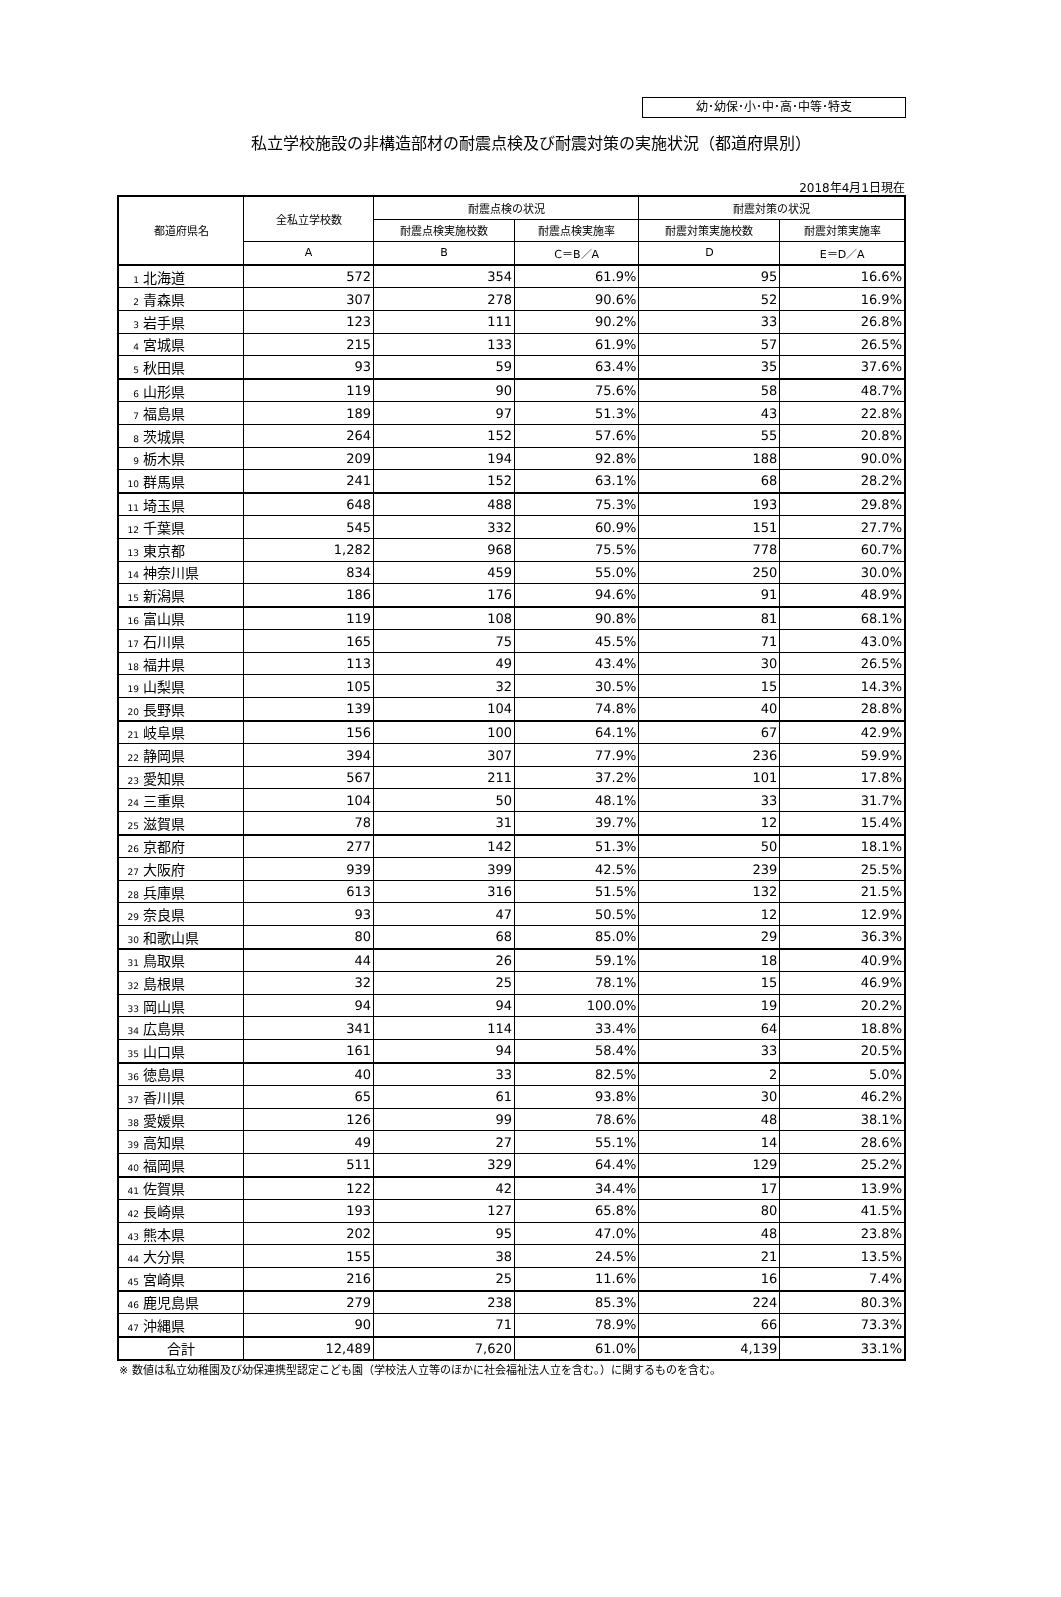幼･幼保･小･中･高･中等･特支
私立学校施設の非構造部材の耐震点検及び耐震対策の実施状況（都道府県別）
2018年4月1日現在
| 都道府県名 | 全私立学校数 | 耐震点検の状況 | | 耐震対策の状況 | |
| --- | --- | --- | --- | --- | --- |
| | | 耐震点検実施校数 | 耐震点検実施率 | 耐震対策実施校数 | 耐震対策実施率 |
| | A | B | C＝B／A | D | E＝D／A |
| 1 北海道 | 572 | 354 | 61.9% | 95 | 16.6% |
| 2 青森県 | 307 | 278 | 90.6% | 52 | 16.9% |
| 3 岩手県 | 123 | 111 | 90.2% | 33 | 26.8% |
| 4 宮城県 | 215 | 133 | 61.9% | 57 | 26.5% |
| 5 秋田県 | 93 | 59 | 63.4% | 35 | 37.6% |
| 6 山形県 | 119 | 90 | 75.6% | 58 | 48.7% |
| 7 福島県 | 189 | 97 | 51.3% | 43 | 22.8% |
| 8 茨城県 | 264 | 152 | 57.6% | 55 | 20.8% |
| 9 栃木県 | 209 | 194 | 92.8% | 188 | 90.0% |
| 10 群馬県 | 241 | 152 | 63.1% | 68 | 28.2% |
| 11 埼玉県 | 648 | 488 | 75.3% | 193 | 29.8% |
| 12 千葉県 | 545 | 332 | 60.9% | 151 | 27.7% |
| 13 東京都 | 1,282 | 968 | 75.5% | 778 | 60.7% |
| 14 神奈川県 | 834 | 459 | 55.0% | 250 | 30.0% |
| 15 新潟県 | 186 | 176 | 94.6% | 91 | 48.9% |
| 16 富山県 | 119 | 108 | 90.8% | 81 | 68.1% |
| 17 石川県 | 165 | 75 | 45.5% | 71 | 43.0% |
| 18 福井県 | 113 | 49 | 43.4% | 30 | 26.5% |
| 19 山梨県 | 105 | 32 | 30.5% | 15 | 14.3% |
| 20 長野県 | 139 | 104 | 74.8% | 40 | 28.8% |
| 21 岐阜県 | 156 | 100 | 64.1% | 67 | 42.9% |
| 22 静岡県 | 394 | 307 | 77.9% | 236 | 59.9% |
| 23 愛知県 | 567 | 211 | 37.2% | 101 | 17.8% |
| 24 三重県 | 104 | 50 | 48.1% | 33 | 31.7% |
| 25 滋賀県 | 78 | 31 | 39.7% | 12 | 15.4% |
| 26 京都府 | 277 | 142 | 51.3% | 50 | 18.1% |
| 27 大阪府 | 939 | 399 | 42.5% | 239 | 25.5% |
| 28 兵庫県 | 613 | 316 | 51.5% | 132 | 21.5% |
| 29 奈良県 | 93 | 47 | 50.5% | 12 | 12.9% |
| 30 和歌山県 | 80 | 68 | 85.0% | 29 | 36.3% |
| 31 鳥取県 | 44 | 26 | 59.1% | 18 | 40.9% |
| 32 島根県 | 32 | 25 | 78.1% | 15 | 46.9% |
| 33 岡山県 | 94 | 94 | 100.0% | 19 | 20.2% |
| 34 広島県 | 341 | 114 | 33.4% | 64 | 18.8% |
| 35 山口県 | 161 | 94 | 58.4% | 33 | 20.5% |
| 36 徳島県 | 40 | 33 | 82.5% | 2 | 5.0% |
| 37 香川県 | 65 | 61 | 93.8% | 30 | 46.2% |
| 38 愛媛県 | 126 | 99 | 78.6% | 48 | 38.1% |
| 39 高知県 | 49 | 27 | 55.1% | 14 | 28.6% |
| 40 福岡県 | 511 | 329 | 64.4% | 129 | 25.2% |
| 41 佐賀県 | 122 | 42 | 34.4% | 17 | 13.9% |
| 42 長崎県 | 193 | 127 | 65.8% | 80 | 41.5% |
| 43 熊本県 | 202 | 95 | 47.0% | 48 | 23.8% |
| 44 大分県 | 155 | 38 | 24.5% | 21 | 13.5% |
| 45 宮崎県 | 216 | 25 | 11.6% | 16 | 7.4% |
| 46 鹿児島県 | 279 | 238 | 85.3% | 224 | 80.3% |
| 47 沖縄県 | 90 | 71 | 78.9% | 66 | 73.3% |
| 合計 | 12,489 | 7,620 | 61.0% | 4,139 | 33.1% |
※ 数値は私立幼稚園及び幼保連携型認定こども園（学校法人立等のほかに社会福祉法人立を含む。）に関するものを含む。